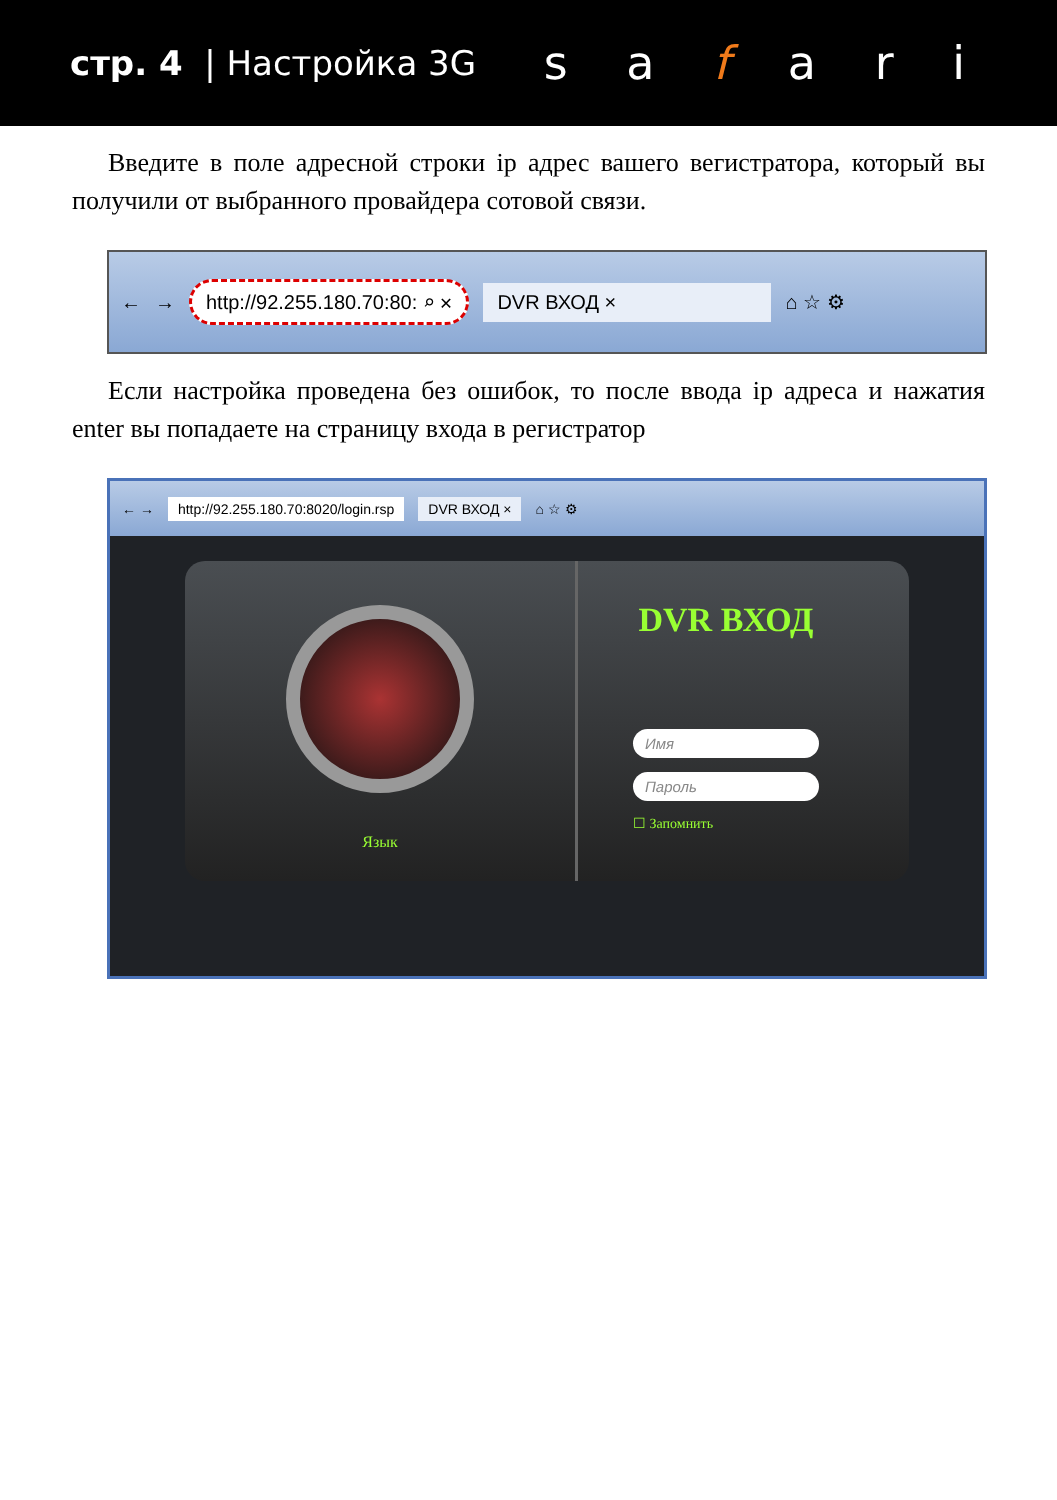стр. 4 | Настройка 3G
s a f a r i
Введите в поле адресной строки ip адрес вашего вегистратора, который вы получили от выбранного провайдера сотовой связи.
← → http://92.255.180.70:80: ⌕ ✕ DVR ВХОД × ⌂ ☆ ⚙
Если настройка проведена без ошибок, то после ввода ip адреса и нажатия enter вы попадаете на страницу входа в регистратор
← → http://92.255.180.70:8020/login.rsp DVR ВХОД × ⌂ ☆ ⚙
Язык
DVR ВХОД
Имя
Пароль
☐ Запомнить